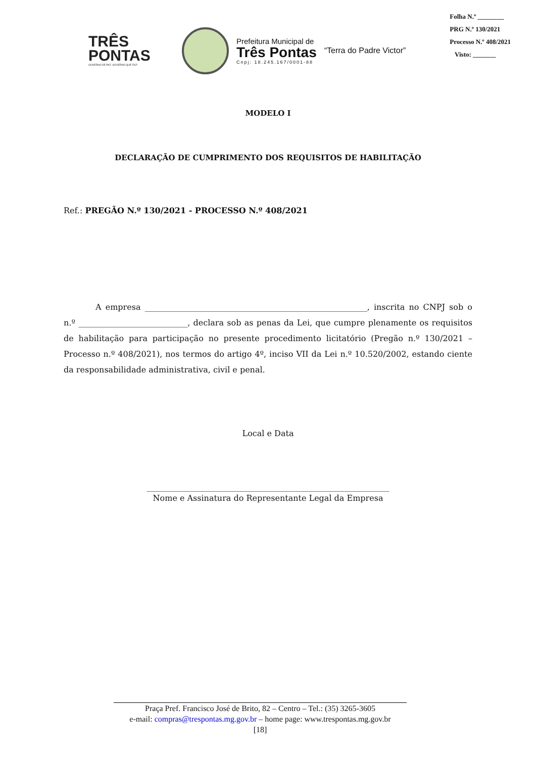Folha N.º ________
PRG N.º 130/2021
Processo N.º 408/2021
Visto: _______
TRÊS
PONTAS
GOVERNO DE PAZ, GOVERNO QUE FAZ!
Prefeitura Municipal de
Três Pontas
Cnpj: 18.245.167/0001-88
“Terra do Padre Victor”
MODELO I
DECLARAÇÃO DE CUMPRIMENTO DOS REQUISITOS DE HABILITAÇÃO
Ref.: PREGÃO N.º 130/2021 - PROCESSO N.º 408/2021
A empresa _______________________________________________________, inscrita no CNPJ sob o n.º ___________________________, declara sob as penas da Lei, que cumpre plenamente os requisitos de habilitação para participação no presente procedimento licitatório (Pregão n.º 130/2021 – Processo n.º 408/2021), nos termos do artigo 4º, inciso VII da Lei n.º 10.520/2002, estando ciente da responsabilidade administrativa, civil e penal.
Local e Data
____________________________________________________________
Nome e Assinatura do Representante Legal da Empresa
Praça Pref. Francisco José de Brito, 82 – Centro – Tel.: (35) 3265-3605
e-mail: compras@trespontas.mg.gov.br – home page: www.trespontas.mg.gov.br
[18]